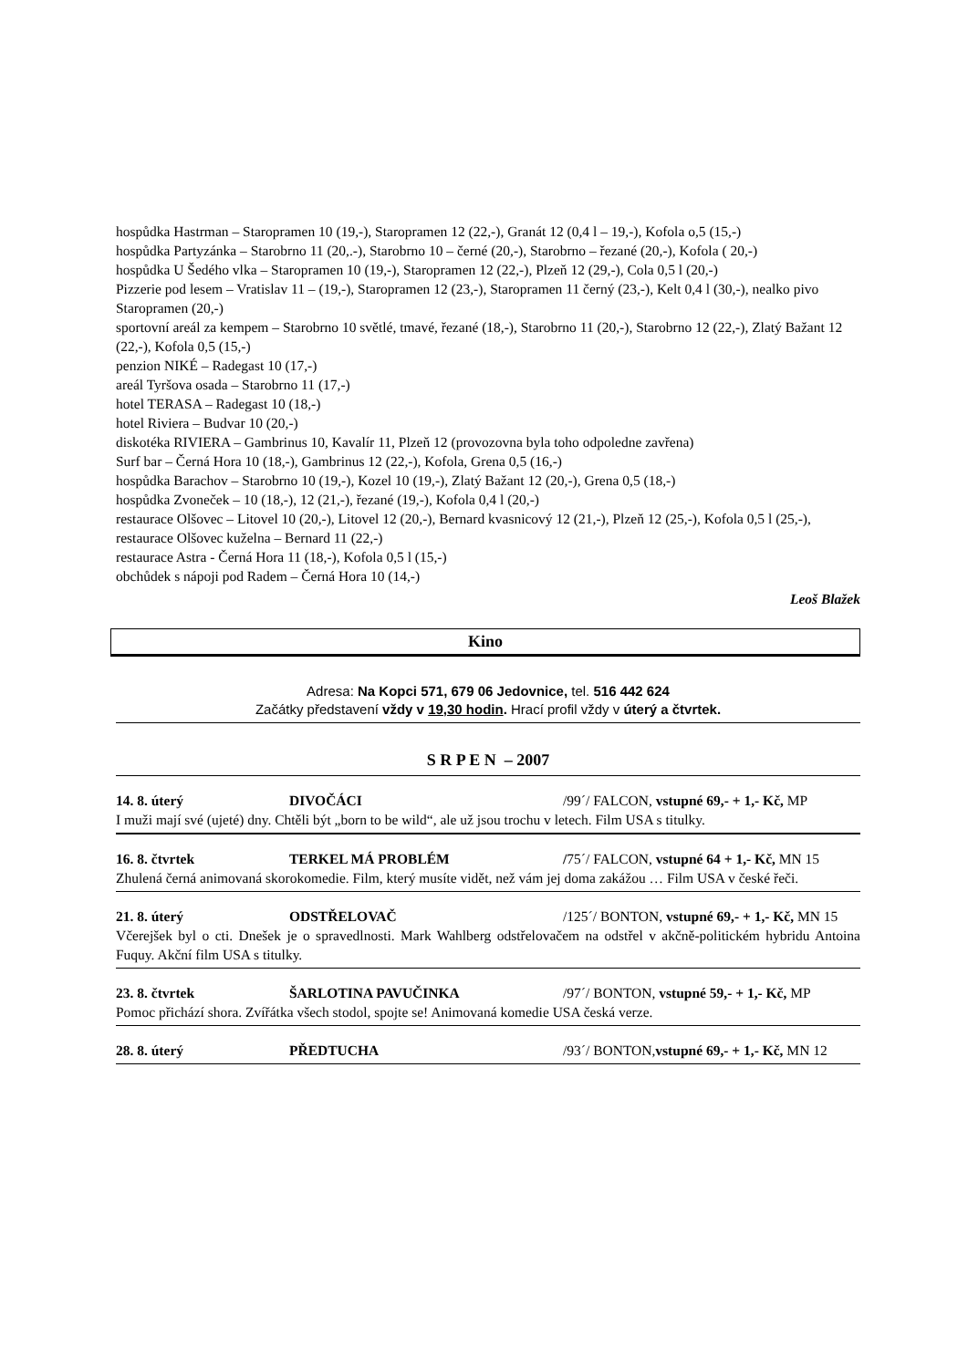hospůdka Hastrman – Staropramen 10 (19,-), Staropramen 12 (22,-), Granát 12 (0,4 l – 19,-), Kofola o,5 (15,-)
hospůdka Partyzánka – Starobrno 11 (20,.-), Starobrno 10 – černé (20,-), Starobrno – řezané (20,-), Kofola ( 20,-)
hospůdka U Šedého vlka – Staropramen 10 (19,-), Staropramen 12 (22,-), Plzeň 12 (29,-), Cola 0,5 l (20,-)
Pizzerie pod lesem – Vratislav 11 – (19,-), Staropramen 12 (23,-), Staropramen 11 černý (23,-), Kelt 0,4 l (30,-), nealko pivo Staropramen (20,-)
sportovní areál za kempem – Starobrno 10 světlé, tmavé, řezané (18,-), Starobrno 11 (20,-), Starobrno 12 (22,-), Zlatý Bažant 12 (22,-), Kofola 0,5 (15,-)
penzion NIKÉ – Radegast 10 (17,-)
areál Tyršova osada – Starobrno 11 (17,-)
hotel TERASA – Radegast 10 (18,-)
hotel Riviera – Budvar 10 (20,-)
diskotéka RIVIERA – Gambrinus 10, Kavalír 11, Plzeň 12 (provozovna byla toho odpoledne zavřena)
Surf bar – Černá Hora 10 (18,-), Gambrinus 12 (22,-), Kofola, Grena 0,5 (16,-)
hospůdka Barachov – Starobrno 10 (19,-), Kozel 10 (19,-), Zlatý Bažant 12 (20,-), Grena 0,5 (18,-)
hospůdka Zvoneček – 10 (18,-), 12 (21,-), řezané (19,-), Kofola 0,4 l (20,-)
restaurace Olšovec – Litovel 10 (20,-), Litovel 12 (20,-), Bernard kvasnicový 12 (21,-), Plzeň 12 (25,-), Kofola 0,5 l (25,-), restaurace Olšovec kuželna – Bernard 11 (22,-)
restaurace Astra - Černá Hora 11 (18,-), Kofola 0,5 l (15,-)
obchůdek s nápoji pod Radem – Černá Hora 10 (14,-)
Leoš Blažek
Kino
Adresa: Na Kopci 571, 679 06 Jedovnice, tel. 516 442 624
Začátky představení vždy v 19,30 hodin. Hrací profil vždy v úterý a čtvrtek.
S R P E N – 2007
14. 8. úterý DIVOČÁCI /99´/ FALCON, vstupné 69,- + 1,- Kč, MP
I muži mají své (ujeté) dny. Chtěli být „born to be wild“, ale už jsou trochu v letech. Film USA s titulky.
16. 8. čtvrtek TERKEL MÁ PROBLÉM /75´/ FALCON, vstupné 64 + 1,- Kč, MN 15
Zhulená černá animovaná skorokomedie. Film, který musíte vidět, než vám jej doma zakážou … Film USA v české řeči.
21. 8. úterý ODSTŘELOVAČ /125´/ BONTON, vstupné 69,- + 1,- Kč, MN 15
Včerejšek byl o cti. Dnešek je o spravedlnosti. Mark Wahlberg odstřelovačem na odstřel v akčně-politickém hybridu Antoina Fuquy. Akční film USA s titulky.
23. 8. čtvrtek ŠARLOTINA PAVUČINKA /97´/ BONTON, vstupné 59,- + 1,- Kč, MP
Pomoc přichází shora. Zvířátka všech stodol, spojte se! Animovaná komedie USA česká verze.
28. 8. úterý PŘEDTUCHA /93´/ BONTON,vstupné 69,- + 1,- Kč, MN 12